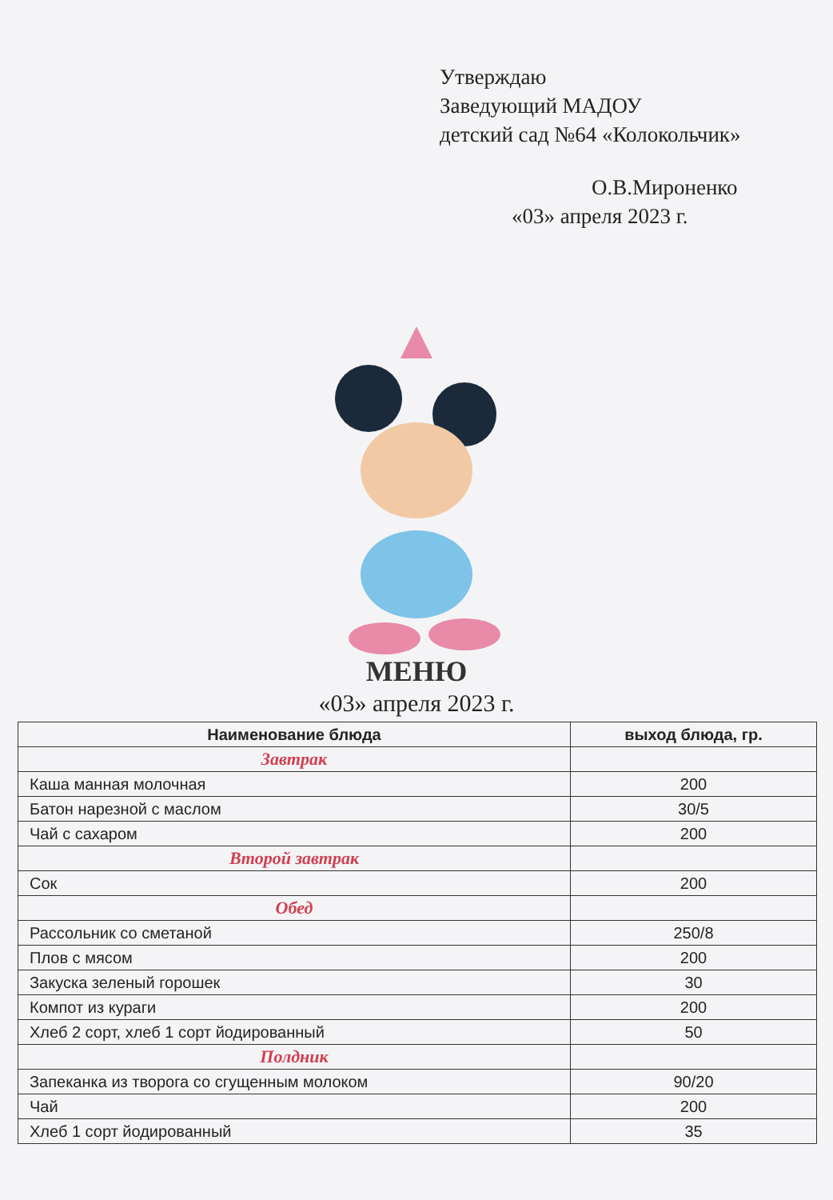Утверждаю
Заведующий МАДОУ
детский сад №64 «Колокольчик»
О.В.Мироненко
«03» апреля 2023 г.
МЕНЮ
«03» апреля 2023 г.
| Наименование блюда | выход блюда, гр. |
| --- | --- |
| Завтрак | |
| Каша манная молочная | 200 |
| Батон нарезной с маслом | 30/5 |
| Чай с сахаром | 200 |
| Второй завтрак | |
| Сок | 200 |
| Обед | |
| Рассольник со сметаной | 250/8 |
| Плов с мясом | 200 |
| Закуска зеленый горошек | 30 |
| Компот из кураги | 200 |
| Хлеб 2 сорт, хлеб 1 сорт йодированный | 50 |
| Полдник | |
| Запеканка из творога со сгущенным молоком | 90/20 |
| Чай | 200 |
| Хлеб 1 сорт йодированный | 35 |